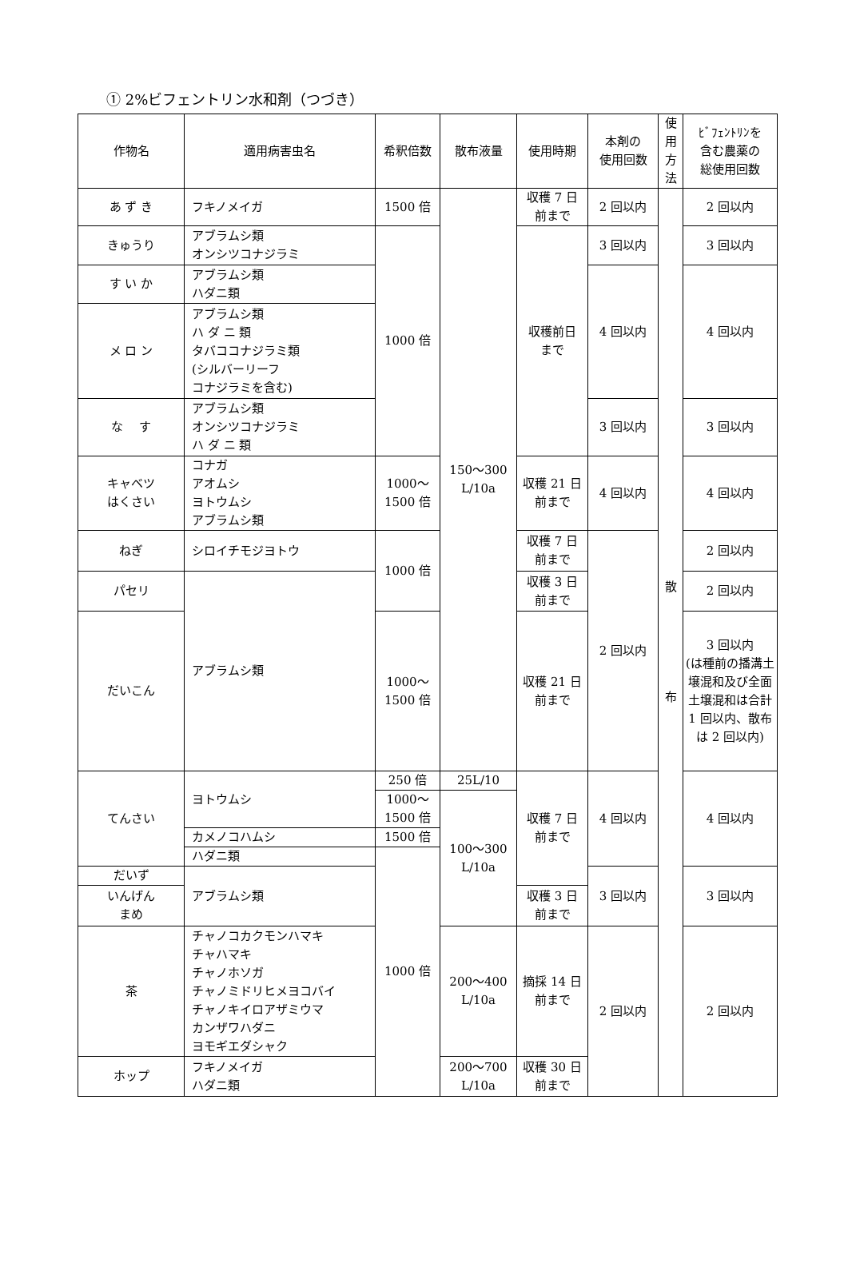① 2%ビフェントリン水和剤（つづき）
| 作物名 | 適用病害虫名 | 希釈倍数 | 散布液量 | 使用時期 | 本剤の 使用回数 | 使 用 方 法 | ﾋﾞﾌｪﾝﾄﾘﾝを 含む農薬の 総使用回数 |
| --- | --- | --- | --- | --- | --- | --- | --- |
| あ ず き | フキノメイガ | 1500 倍 | 150～300 L/10a | 収穫 7 日 前まで | 2 回以内 | 散 布 | 2 回以内 |
| きゅうり | アブラムシ類 オンシツコナジラミ | 1000 倍 | | 収穫前日 まで | 3 回以内 | | 3 回以内 |
| す い か | アブラムシ類 ハダニ類 | | | | 4 回以内 | | 4 回以内 |
| メ ロ ン | アブラムシ類 ハ ダ ニ 類 タバココナジラミ類 (シルバーリーフ コナジラミを含む) | | | | | | |
| な す | アブラムシ類 オンシツコナジラミ ハ ダ ニ 類 | | | | 3 回以内 | | 3 回以内 |
| キャベツ はくさい | コナガ アオムシ ヨトウムシ アブラムシ類 | 1000～ 1500 倍 | | 収穫 21 日 前まで | 4 回以内 | | 4 回以内 |
| ねぎ | シロイチモジヨトウ | 1000 倍 | | 収穫 7 日 前まで | 2 回以内 | | 2 回以内 |
| パセリ | アブラムシ類 | | | 収穫 3 日 前まで | | | 2 回以内 |
| だいこん | | 1000～ 1500 倍 | | 収穫 21 日 前まで | | | 3 回以内 (は種前の播溝土壌混和及び全面土壌混和は合計 1 回以内、散布は 2 回以内) |
| てんさい | ヨトウムシ | 250 倍 | 25L/10 | 収穫 7 日 前まで | 4 回以内 | | 4 回以内 |
| | | 1000～ 1500 倍 | 100～300 L/10a | | | | |
| | カメノコハムシ | 1500 倍 | | | | | |
| | ハダニ類 | 1000 倍 | | | | | |
| だいず | アブラムシ類 | | | | 3 回以内 | | 3 回以内 |
| いんげん まめ | | | | 収穫 3 日 前まで | | | |
| 茶 | チャノコカクモンハマキ チャハマキ チャノホソガ チャノミドリヒメヨコバイ チャノキイロアザミウマ カンザワハダニ ヨモギエダシャク | | 200～400 L/10a | 摘採 14 日 前まで | 2 回以内 | | 2 回以内 |
| ホップ | フキノメイガ ハダニ類 | | 200～700 L/10a | 収穫 30 日 前まで | | | |